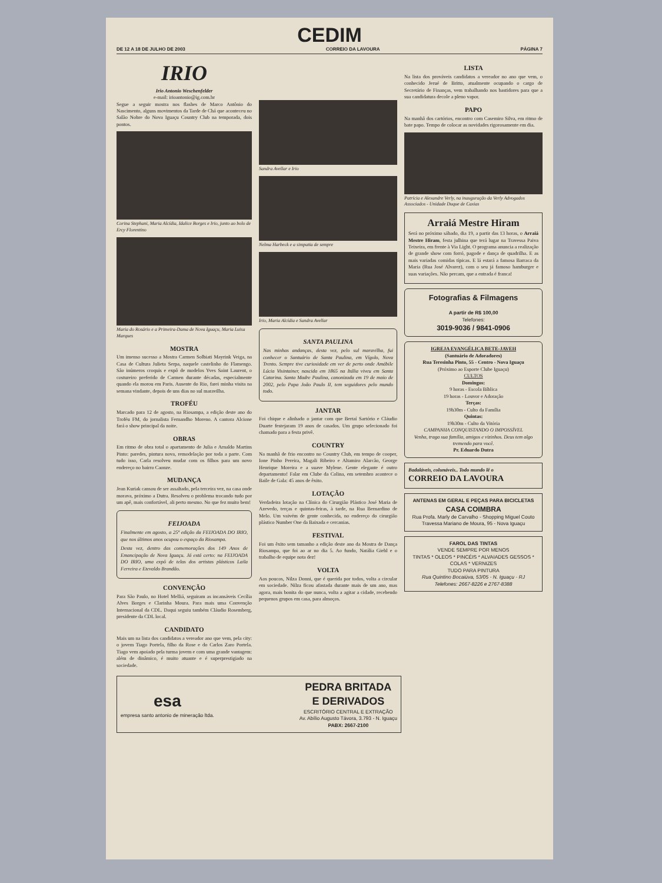CEDIM
DE 12 A 18 DE JULHO DE 2003 CORREIO DA LAVOURA PÁGINA 7
IRIO
Irio Antonio Weschenfelder
e-mail: irioantonio@ig.com.br
Segue a seguir mostra nos flashes de Marco Antônio do Nascimento, alguns movimentos da Tarde de Chá que aconteceu no Salão Nobre do Nova Iguaçu Country Club na temporada, dois pontos.
Corina Stephani, Maria Alcídia, Idalice Borges e Irio, junto ao bolo de Ercy Florentino
Maria do Rosário e a Primeira-Dama de Nova Iguaçu, Maria Luisa Marques
MOSTRA
Um imenso sucesso a Mostra Carmen Solbiati Mayrink Veiga, na Casa de Cultura Julieta Serpa, naquele castelinho do Flamengo. São inúmeros croquis e expô de modelos Yves Saint Laurent, o costureiro preferido de Carmen durante décadas, especialmente quando ela morou em Paris. Ausente do Rio, farei minha visita na semana vindante, depois de uns dias no sul maravilha.
TROFÉU
Marcado para 12 de agosto, na Riosampa, a edição deste ano do Troféu FM, do jornalista Fernandho Moreno. A cantora Alcione fará o show principal da noite.
OBRAS
Em ritmo de obra total o apartamento de Julia e Arnaldo Martins Pinto: paredes, pintura nova, remodelação por toda a parte. Com tudo isso, Carla resolveu mudar com os filhos para um novo endereço no bairro Caonze.
MUDANÇA
Jean Kuriak cansou de ser assaltado, pela terceira vez, na casa onde morava, próximo a Dutra. Resolveu o problema trocando tudo por um apê, mais confortável, ali perto mesmo. No que fez muito bem!
FEIJOADA
Finalmente em agosto, a 25ª edição da FEIJOADA DO IRIO, que nos últimos anos ocupou o espaço da Riosampa.
Desta vez, dentro das comemorações dos 149 Anos de Emancipação de Nova Iguaçu. Já está certo: na FEIJOADA DO IRIO, uma expô de telas dos artistas plásticos Laila Ferreira e Etevaldo Brandão.
CONVENÇÃO
Para São Paulo, no Hotel Melliá, seguiram as incansáveis Cecília Alves Borges e Clarinha Moura. Para mais uma Convenção Internacional da CDL. Daqui seguiu também Cláudio Rosemberg, presidente da CDL local.
CANDIDATO
Mais um na lista dos candidatos a vereador ano que vem, pela city: o jovem Tiago Portela, filho da Rose e do Carlos Zaro Portela. Tiago vem apoiado pela turma jovem e com uma grande vantagem: além de dinâmico, é muito atuante e é superprestigiado na sociedade.
Sandra Avellar e Irio
Nelma Harbeck e a simpatia de sempre
Irio, Maria Alcídia e Sandra Avellar
SANTA PAULINA
Nas minhas andanças, desta vez, pelo sul maravilha, fui conhecer o Santuário de Santa Paulina, em Vígolo, Nova Trento. Sempre tive curiosidade em ver de perto onde Amábile Lúcia Visintainer, nascida em 1865 na Itália viveu em Santa Catarina. Santa Madre Paulina, canonizada em 19 de maio de 2002, pelo Papa João Paulo II, tem seguidores pelo mundo todo.
JANTAR
Foi chique e alinhado o jantar com que Bertaí Sartório e Cláudio Duarte festejaram 19 anos de casados. Um grupo selecionado foi chamado para a festa privê.
COUNTRY
Na manhã de frio encontro no Country Club, em tempo de cooper, Ione Pinho Pereira, Magali Ribeiro e Altamiro Alarcão, George Henrique Moreira e a suave Mylene. Gente elegante é outro departamento! Falar em Clube da Colina, em setembro acontece o Baile de Gala: 45 anos de êxito.
LOTAÇÃO
Verdadeira lotação na Clínica do Cirurgião Plástico José Maria de Azevedo, terças e quintas-feiras, à tarde, na Rua Bernardino de Melo. Um vaivém de gente conhecida, no endereço do cirurgião plástico Number One da Baixada e cercanias.
FESTIVAL
Foi um êxito sem tamanho a edição deste ano da Mostra de Dança Riosampa, que foi ao ar no dia 5. Ao fundo, Natália Giehl e o trabalho de equipe nota dez!
VOLTA
Aos poucos, Nilza Donni, que é querida por todos, volta a circular em sociedade. Nilza ficou afastada durante mais de um ano, mas agora, mais bonita do que nunca, volta a agitar a cidade, recebendo pequenos grupos em casa, para almoços.
LISTA
Na lista dos prováveis candidatos a vereador no ano que vem, o conhecido Jerué de Britto, atualmente ocupando o cargo de Secretário de Finanças, vem trabalhando nos bastidores para que a sua candidatura decole a pleno vapor.
PAPO
Na manhã dos cartórios, encontro com Casemiro Silva, em ritmo de bate papo. Tempo de colocar as novidades rigorosamente em dia.
Patrícia e Alexandre Verly, na inauguração da Verly Advogados Associados - Unidade Duque de Caxias
Arraiá Mestre Hiram
Será no próximo sábado, dia 19, a partir das 13 horas, o Arraiá Mestre Hiram, festa julhina que terá lugar na Travessa Paiva Teixeira, em frente à Via Light. O programa anuncia a realização de grande show com forró, pagode e dança de quadrilha. E as mais variadas comidas típicas. E lá estará a famosa Barraca da Maria (Rua José Alvarez), com o seu já famoso hamburger e suas variações. Não percam, que a entrada é franca!
Fotografias & Filmagens
A partir de R$ 100,00
Telefones:
3019-9036 / 9841-0906
IGREJA EVANGÉLICA BETE-JAVEH
(Santuário de Adoradores)
Rua Teresinha Pinto, 55 - Centro - Nova Iguaçu
(Próximo ao Esporte Clube Iguaçu)
CULTOS
Domingos:
9 horas - Escola Bíblica
19 horas - Louvor e Adoração
Terças:
19h30m - Culto da Família
Quintas:
19h30m - Culto da Vitória
CAMPANHA CONQUISTANDO O IMPOSSÍVEL
Venha, traga sua família, amigos e vizinhos. Deus tem algo tremendo para você.
Pr. Eduardo Dutra
Badaláveis, colunáveis.. Todo mundo lê o
CORREIO DA LAVOURA
ANTENAS EM GERAL E PEÇAS PARA BICICLETAS
CASA COIMBRA
Rua Profa. Marly de Carvalho - Shopping Miguel Couto
Travessa Mariano de Moura, 95 - Nova Iguaçu
FAROL DAS TINTAS
VENDE SEMPRE POR MENOS
TINTAS * OLEOS * PINCÉIS * ALVAIADES GESSOS * COLAS * VERNIZES
TUDO PARA PINTURA
Rua Quintino Bocaiúva, 53/05 - N. Iguaçu - RJ
Telefones: 2667-8226 e 2767-8388
esa
empresa santo antonio de mineração ltda.
PEDRA BRITADA
E DERIVADOS
ESCRITÓRIO CENTRAL E EXTRAÇÃO
Av. Abílio Augusto Távora, 3.793 - N. Iguaçu
PABX: 2667-2100